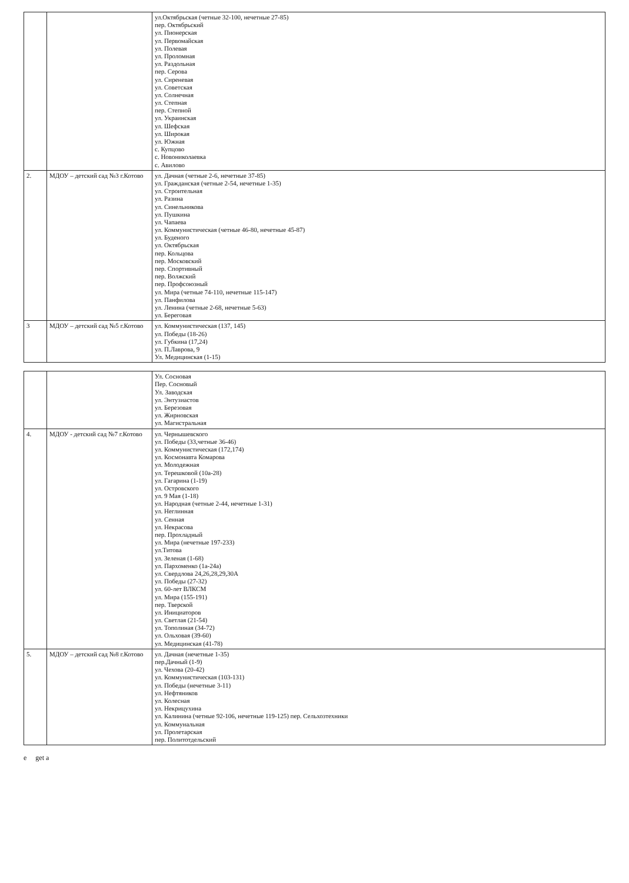| | | ул.Октябрьская (четные 32-100, нечетные 27-85) пер. Октябрьский ул. Пионерская ул. Первомайская ул. Полевая ул. Проломная ул. Раздольная пер. Серова ул. Сиреневая ул. Советская ул. Солнечная ул. Степная пер. Степной ул. Украинская ул. Шефская ул. Широкая ул. Южная с. Купцово с. Новониколаевка с. Авилово |
| 2. | МДОУ – детский сад №3 г.Котово | ул. Дачная (четные 2-6, нечетные 37-85) ул. Гражданская (четные 2-54, нечетные 1-35) ул. Строительная ул. Разина ул. Синельникова ул. Пушкина ул. Чапаева ул. Коммунистическая (четные 46-80, нечетные 45-87) ул. Буденого ул. Октябрьская пер. Кольцова пер. Московский пер. Спортивный пер. Волжский пер. Профсоюзный ул. Мира (четные 74-110, нечетные 115-147) ул. Панфилова ул. Ленина (четные 2-68, нечетные 5-63) ул. Береговая |
| 3 | МДОУ – детский сад №5 г.Котово | ул. Коммунистическая (137, 145) ул. Победы (18-26) ул. Губкина (17,24) ул. П.Лаврова, 9 Ул. Медицинская (1-15) |
| | | Ул. Сосновая Пер. Сосновый Ул. Заводская ул. Энтузиастов ул. Березовая ул. Жирновская ул. Магистральная |
| 4. | МДОУ - детский сад №7 г.Котово | ул. Чернышевского ул. Победы (33,четные 36-46) ул. Коммунистическая (172,174) ул. Космонавта Комарова ул. Молодежная ул. Терешковой (10а-28) ул. Гагарина (1-19) ул. Островского ул. 9 Мая (1-18) ул. Народная (четные 2-44, нечетные 1-31) ул. Неглинная ул. Сенная ул. Некрасова пер. Прохладный ул. Мира (нечетные 197-233) ул.Титова ул. Зеленая (1-68) ул. Пархоменко (1а-24а) ул. Свердлова 24,26,28,29,30А ул. Победы (27-32) ул. 60-лет ВЛКСМ ул. Мира (155-191) пер. Тверской ул. Инициаторов ул. Светлая (21-54) ул. Тополиная (34-72) ул. Ольховая (39-60) ул. Медицинская (41-78) |
| 5. | МДОУ – детский сад №8 г.Котово | ул. Дачная (нечетные 1-35) пер.Дачный (1-9) ул. Чехова (20-42) ул. Коммунистическая (103-131) ул. Победы (нечетные 3-11) ул. Нефтяников ул. Колесная ул. Некрицухина ул. Калинина (четные 92-106, нечетные 119-125) пер. Сельхозтехники ул. Коммунальная ул. Пролетарская пер. Политотдельский |
e get a